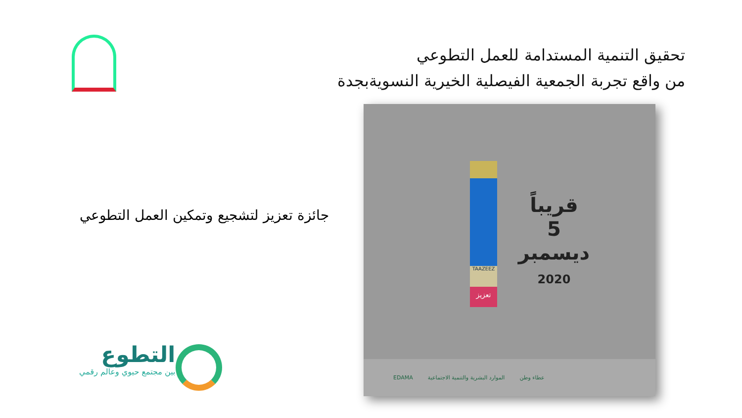تحقيق التنمية المستدامة للعمل التطوعي
من واقع تجربة الجمعية الفيصلية الخيرية النسويةبجدة
جائزة تعزيز لتشجيع وتمكين العمل التطوعي
TAAZEEZ
تعزيز
قريباً
5
ديسمبر
2020
EDAMA الموارد البشرية والتنمية الاجتماعية عطاء وطن
التطوع
بين مجتمع حيوي وعالم رقمي